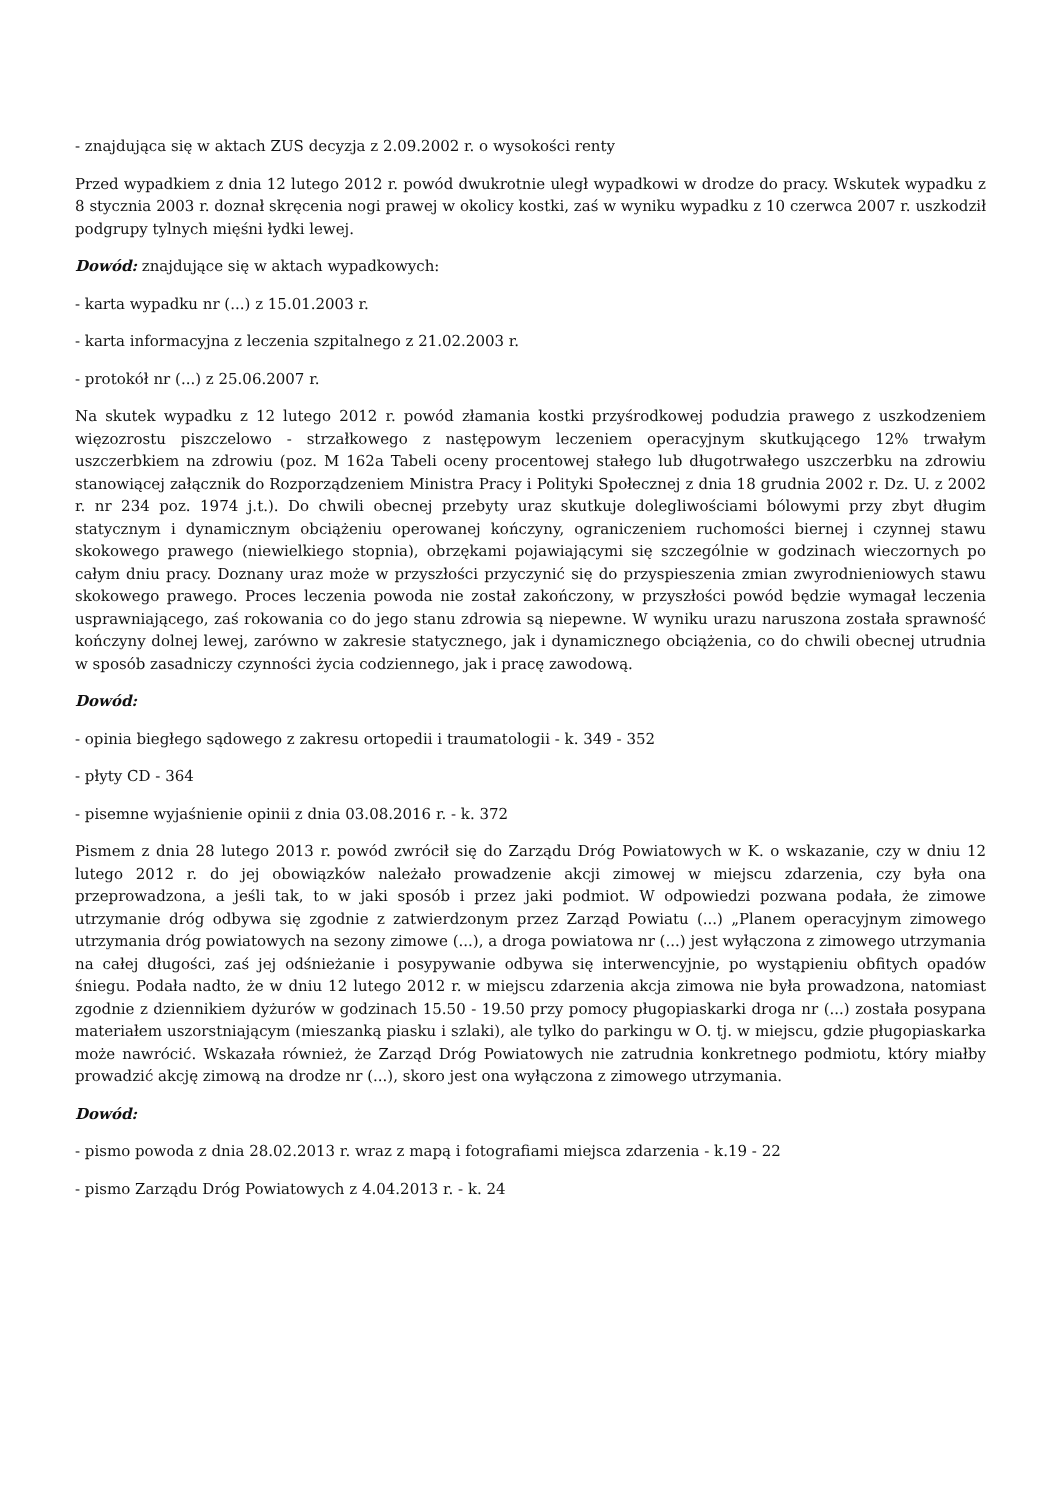- znajdująca się w aktach ZUS decyzja z 2.09.2002 r. o wysokości renty
Przed wypadkiem z dnia 12 lutego 2012 r. powód dwukrotnie uległ wypadkowi w drodze do pracy. Wskutek wypadku z 8 stycznia 2003 r. doznał skręcenia nogi prawej w okolicy kostki, zaś w wyniku wypadku z 10 czerwca 2007 r. uszkodził podgrupy tylnych mięśni łydki lewej.
Dowód: znajdujące się w aktach wypadkowych:
- karta wypadku nr (...) z 15.01.2003 r.
- karta informacyjna z leczenia szpitalnego z 21.02.2003 r.
- protokół nr (...) z 25.06.2007 r.
Na skutek wypadku z 12 lutego 2012 r. powód złamania kostki przyśrodkowej podudzia prawego z uszkodzeniem więzozrostu piszczelowo - strzałkowego z następowym leczeniem operacyjnym skutkującego 12% trwałym uszczerbkiem na zdrowiu (poz. M 162a Tabeli oceny procentowej stałego lub długotrwałego uszczerbku na zdrowiu stanowiącej załącznik do Rozporządzeniem Ministra Pracy i Polityki Społecznej z dnia 18 grudnia 2002 r. Dz. U. z 2002 r. nr 234 poz. 1974 j.t.). Do chwili obecnej przebyty uraz skutkuje dolegliwościami bólowymi przy zbyt długim statycznym i dynamicznym obciążeniu operowanej kończyny, ograniczeniem ruchomości biernej i czynnej stawu skokowego prawego (niewielkiego stopnia), obrzękami pojawiającymi się szczególnie w godzinach wieczornych po całym dniu pracy. Doznany uraz może w przyszłości przyczynić się do przyspieszenia zmian zwyrodnieniowych stawu skokowego prawego. Proces leczenia powoda nie został zakończony, w przyszłości powód będzie wymagał leczenia usprawniającego, zaś rokowania co do jego stanu zdrowia są niepewne. W wyniku urazu naruszona została sprawność kończyny dolnej lewej, zarówno w zakresie statycznego, jak i dynamicznego obciążenia, co do chwili obecnej utrudnia w sposób zasadniczy czynności życia codziennego, jak i pracę zawodową.
Dowód:
- opinia biegłego sądowego z zakresu ortopedii i traumatologii - k. 349 - 352
- płyty CD - 364
- pisemne wyjaśnienie opinii z dnia 03.08.2016 r. - k. 372
Pismem z dnia 28 lutego 2013 r. powód zwrócił się do Zarządu Dróg Powiatowych w K. o wskazanie, czy w dniu 12 lutego 2012 r. do jej obowiązków należało prowadzenie akcji zimowej w miejscu zdarzenia, czy była ona przeprowadzona, a jeśli tak, to w jaki sposób i przez jaki podmiot. W odpowiedzi pozwana podała, że zimowe utrzymanie dróg odbywa się zgodnie z zatwierdzonym przez Zarząd Powiatu (...) „Planem operacyjnym zimowego utrzymania dróg powiatowych na sezony zimowe (...), a droga powiatowa nr (...) jest wyłączona z zimowego utrzymania na całej długości, zaś jej odśnieżanie i posypywanie odbywa się interwencyjnie, po wystąpieniu obfitych opadów śniegu. Podała nadto, że w dniu 12 lutego 2012 r. w miejscu zdarzenia akcja zimowa nie była prowadzona, natomiast zgodnie z dziennikiem dyżurów w godzinach 15.50 - 19.50 przy pomocy pługopiaskarki droga nr (...) została posypana materiałem uszorstniającym (mieszanką piasku i szlaki), ale tylko do parkingu w O. tj. w miejscu, gdzie pługopiaskarka może nawrócić. Wskazała również, że Zarząd Dróg Powiatowych nie zatrudnia konkretnego podmiotu, który miałby prowadzić akcję zimową na drodze nr (...), skoro jest ona wyłączona z zimowego utrzymania.
Dowód:
- pismo powoda z dnia 28.02.2013 r. wraz z mapą i fotografiami miejsca zdarzenia - k.19 - 22
- pismo Zarządu Dróg Powiatowych z 4.04.2013 r. - k. 24